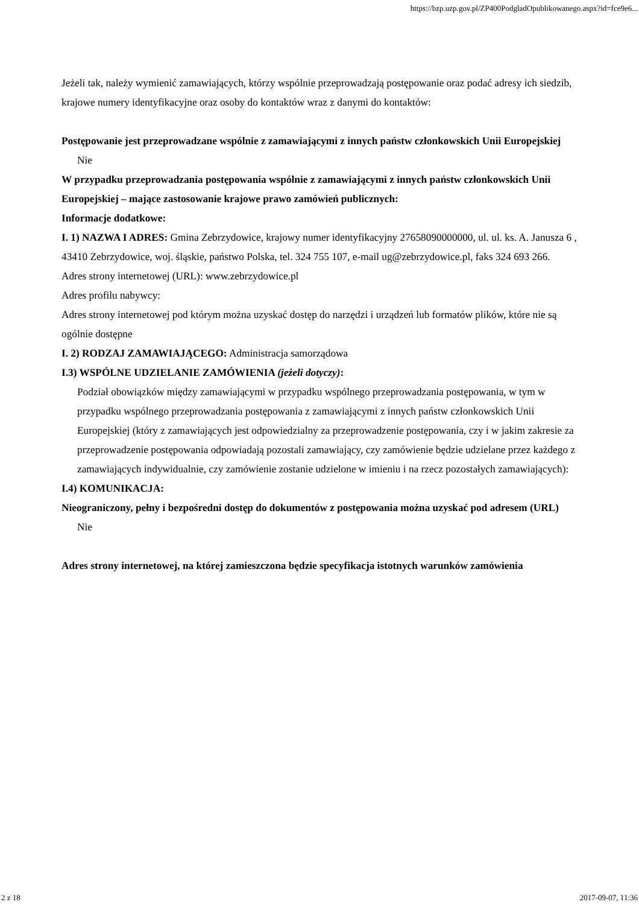https://bzp.uzp.gov.pl/ZP400PodgladOpublikowanego.aspx?id=fce9e6...
Jeżeli tak, należy wymienić zamawiających, którzy wspólnie przeprowadzają postępowanie oraz podać adresy ich siedzib, krajowe numery identyfikacyjne oraz osoby do kontaktów wraz z danymi do kontaktów:
Postępowanie jest przeprowadzane wspólnie z zamawiającymi z innych państw członkowskich Unii Europejskiej
Nie
W przypadku przeprowadzania postępowania wspólnie z zamawiającymi z innych państw członkowskich Unii Europejskiej – mające zastosowanie krajowe prawo zamówień publicznych:
Informacje dodatkowe:
I. 1) NAZWA I ADRES: Gmina Zebrzydowice, krajowy numer identyfikacyjny 27658090000000, ul. ul. ks. A. Janusza 6 , 43410 Zebrzydowice, woj. śląskie, państwo Polska, tel. 324 755 107, e-mail ug@zebrzydowice.pl, faks 324 693 266.
Adres strony internetowej (URL): www.zebrzydowice.pl
Adres profilu nabywcy:
Adres strony internetowej pod którym można uzyskać dostęp do narzędzi i urządzeń lub formatów plików, które nie są ogólnie dostępne
I. 2) RODZAJ ZAMAWIAJĄCEGO: Administracja samorządowa
I.3) WSPÓLNE UDZIELANIE ZAMÓWIENIA (jeżeli dotyczy):
Podział obowiązków między zamawiającymi w przypadku wspólnego przeprowadzania postępowania, w tym w przypadku wspólnego przeprowadzania postępowania z zamawiającymi z innych państw członkowskich Unii Europejskiej (który z zamawiających jest odpowiedzialny za przeprowadzenie postępowania, czy i w jakim zakresie za przeprowadzenie postępowania odpowiadają pozostali zamawiający, czy zamówienie będzie udzielane przez każdego z zamawiających indywidualnie, czy zamówienie zostanie udzielone w imieniu i na rzecz pozostałych zamawiających):
I.4) KOMUNIKACJA:
Nieograniczony, pełny i bezpośredni dostęp do dokumentów z postępowania można uzyskać pod adresem (URL)
Nie
Adres strony internetowej, na której zamieszczona będzie specyfikacja istotnych warunków zamówienia
2 z 18 2017-09-07, 11:36